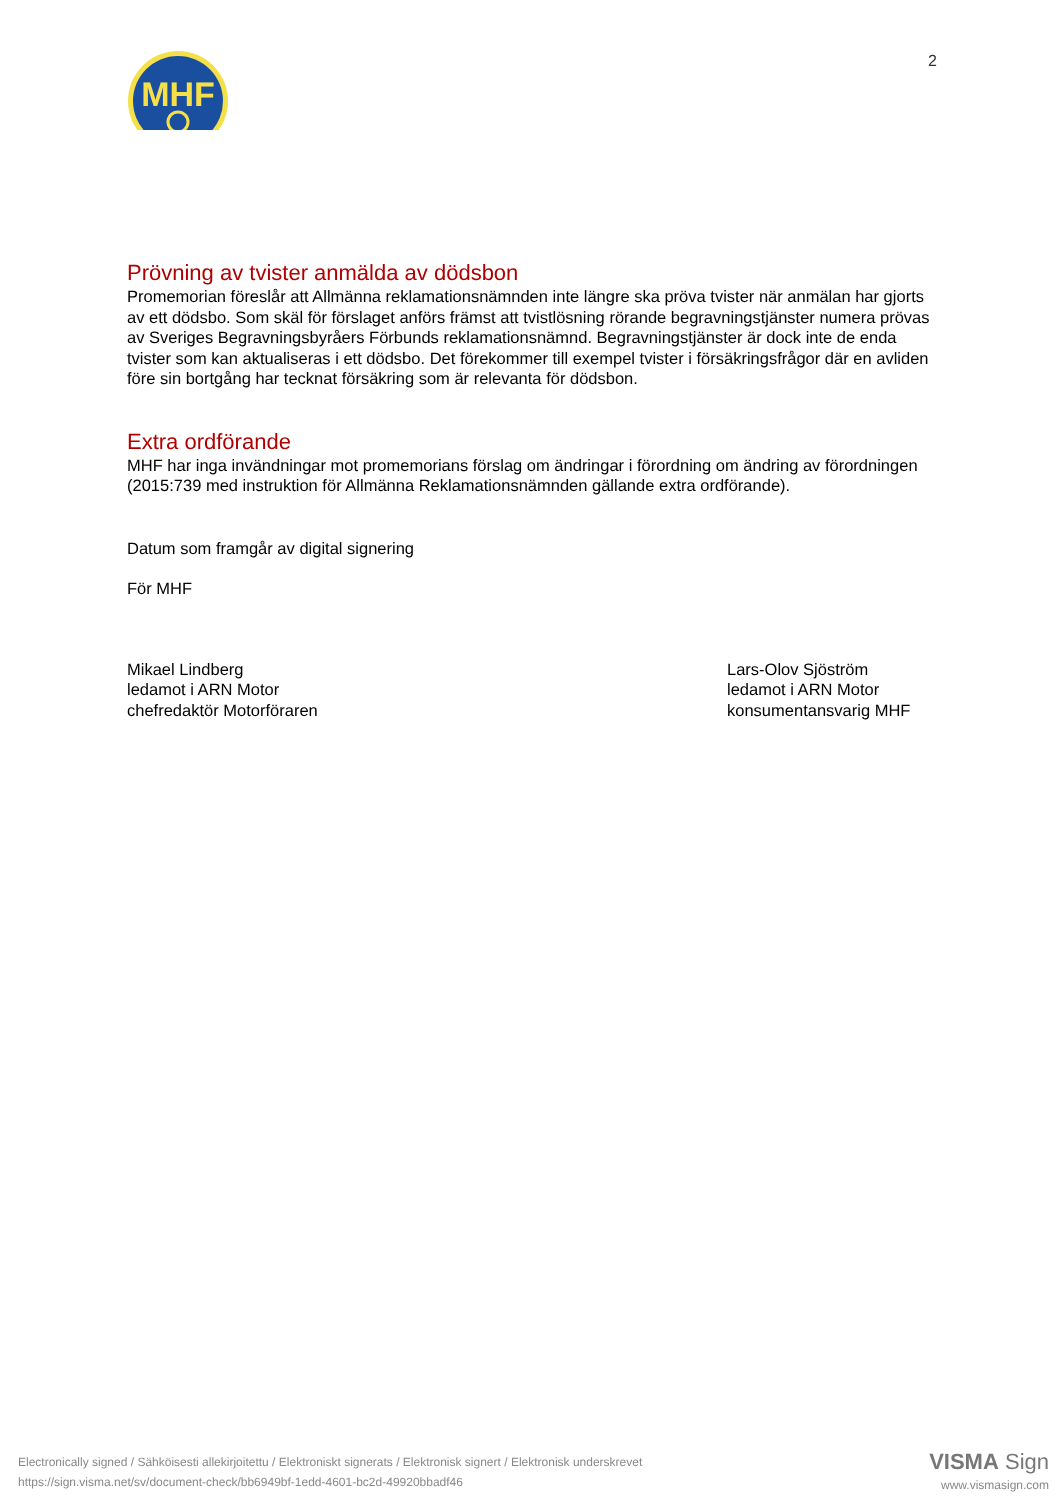MHF
2
Prövning av tvister anmälda av dödsbon
Promemorian föreslår att Allmänna reklamationsnämnden inte längre ska pröva tvister när anmälan har gjorts av ett dödsbo. Som skäl för förslaget anförs främst att tvistlösning rörande begravningstjänster numera prövas av Sveriges Begravningsbyråers Förbunds reklamationsnämnd. Begravningstjänster är dock inte de enda tvister som kan aktualiseras i ett dödsbo. Det förekommer till exempel tvister i försäkringsfrågor där en avliden före sin bortgång har tecknat försäkring som är relevanta för dödsbon.
Extra ordförande
MHF har inga invändningar mot promemorians förslag om ändringar i förordning om ändring av förordningen (2015:739 med instruktion för Allmänna Reklamationsnämnden gällande extra ordförande).
Datum som framgår av digital signering
För MHF
Mikael Lindberg
ledamot i ARN Motor
chefredaktör Motorföraren
Lars-Olov Sjöström
ledamot i ARN Motor
konsumentansvarig MHF
Electronically signed / Sähköisesti allekirjoitettu / Elektroniskt signerats / Elektronisk signert / Elektronisk underskrevet
https://sign.visma.net/sv/document-check/bb6949bf-1edd-4601-bc2d-49920bbadf46
VISMA Sign
www.vismasign.com